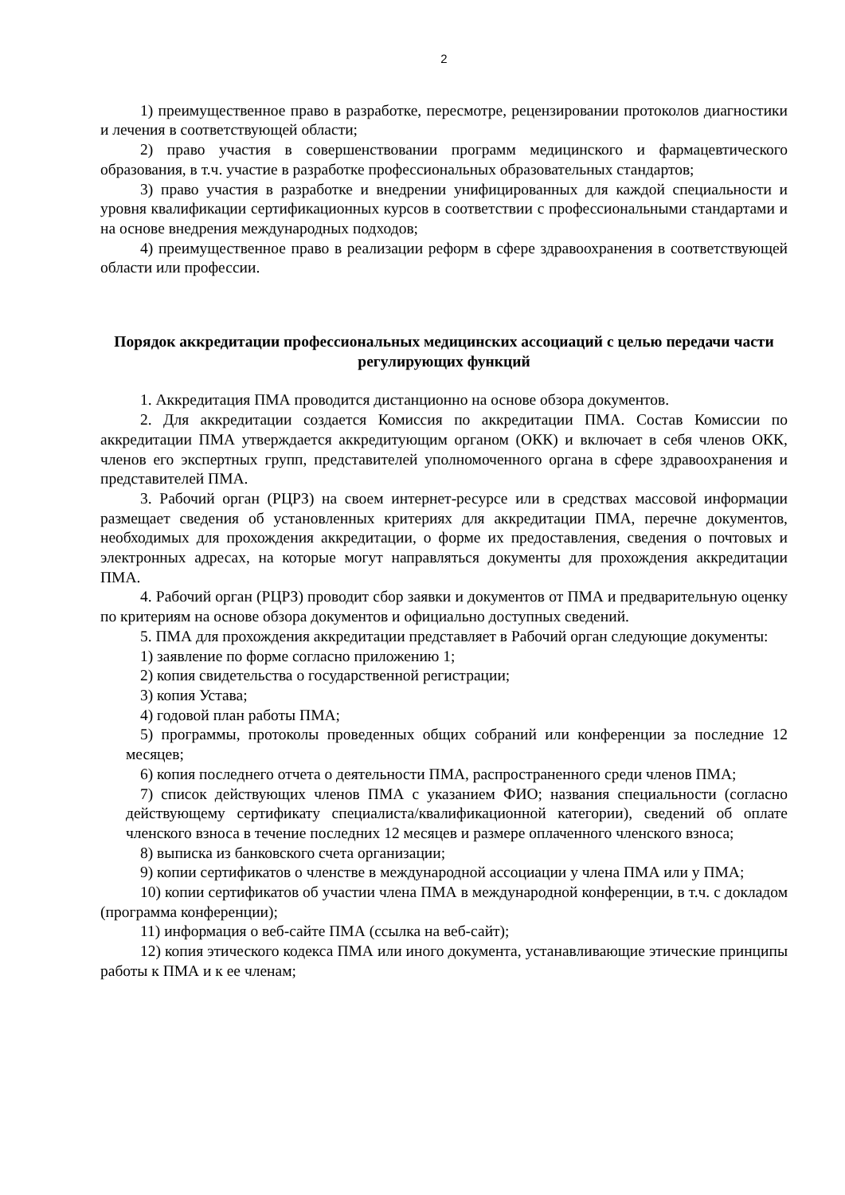2
1) преимущественное право в разработке, пересмотре, рецензировании протоколов диагностики и лечения в соответствующей области;
2) право участия в совершенствовании программ медицинского и фармацевтического образования, в т.ч. участие в разработке профессиональных образовательных стандартов;
3) право участия в разработке и внедрении унифицированных для каждой специальности и уровня квалификации сертификационных курсов в соответствии с профессиональными стандартами и на основе внедрения международных подходов;
4) преимущественное право в реализации реформ в сфере здравоохранения в соответствующей области или профессии.
Порядок аккредитации профессиональных медицинских ассоциаций с целью передачи части регулирующих функций
1. Аккредитация ПМА проводится дистанционно на основе обзора документов.
2. Для аккредитации создается Комиссия по аккредитации ПМА. Состав Комиссии по аккредитации ПМА утверждается аккредитующим органом (ОКК) и включает в себя членов ОКК, членов его экспертных групп, представителей уполномоченного органа в сфере здравоохранения и представителей ПМА.
3. Рабочий орган (РЦРЗ) на своем интернет-ресурсе или в средствах массовой информации размещает сведения об установленных критериях для аккредитации ПМА, перечне документов, необходимых для прохождения аккредитации, о форме их предоставления, сведения о почтовых и электронных адресах, на которые могут направляться документы для прохождения аккредитации ПМА.
4. Рабочий орган (РЦРЗ) проводит сбор заявки и документов от ПМА и предварительную оценку по критериям на основе обзора документов и официально доступных сведений.
5. ПМА для прохождения аккредитации представляет в Рабочий орган следующие документы:
1) заявление по форме согласно приложению 1;
2) копия свидетельства о государственной регистрации;
3) копия Устава;
4) годовой план работы ПМА;
5) программы, протоколы проведенных общих собраний или конференции за последние 12 месяцев;
6) копия последнего отчета о деятельности ПМА, распространенного среди членов ПМА;
7) список действующих членов ПМА с указанием ФИО; названия специальности (согласно действующему сертификату специалиста/квалификационной категории), сведений об оплате членского взноса в течение последних 12 месяцев и размере оплаченного членского взноса;
8) выписка из банковского счета организации;
9) копии сертификатов о членстве в международной ассоциации у члена ПМА или у ПМА;
10) копии сертификатов об участии члена ПМА в международной конференции, в т.ч. с докладом (программа конференции);
11) информация о веб-сайте ПМА (ссылка на веб-сайт);
12) копия этического кодекса ПМА или иного документа, устанавливающие этические принципы работы к ПМА и к ее членам;